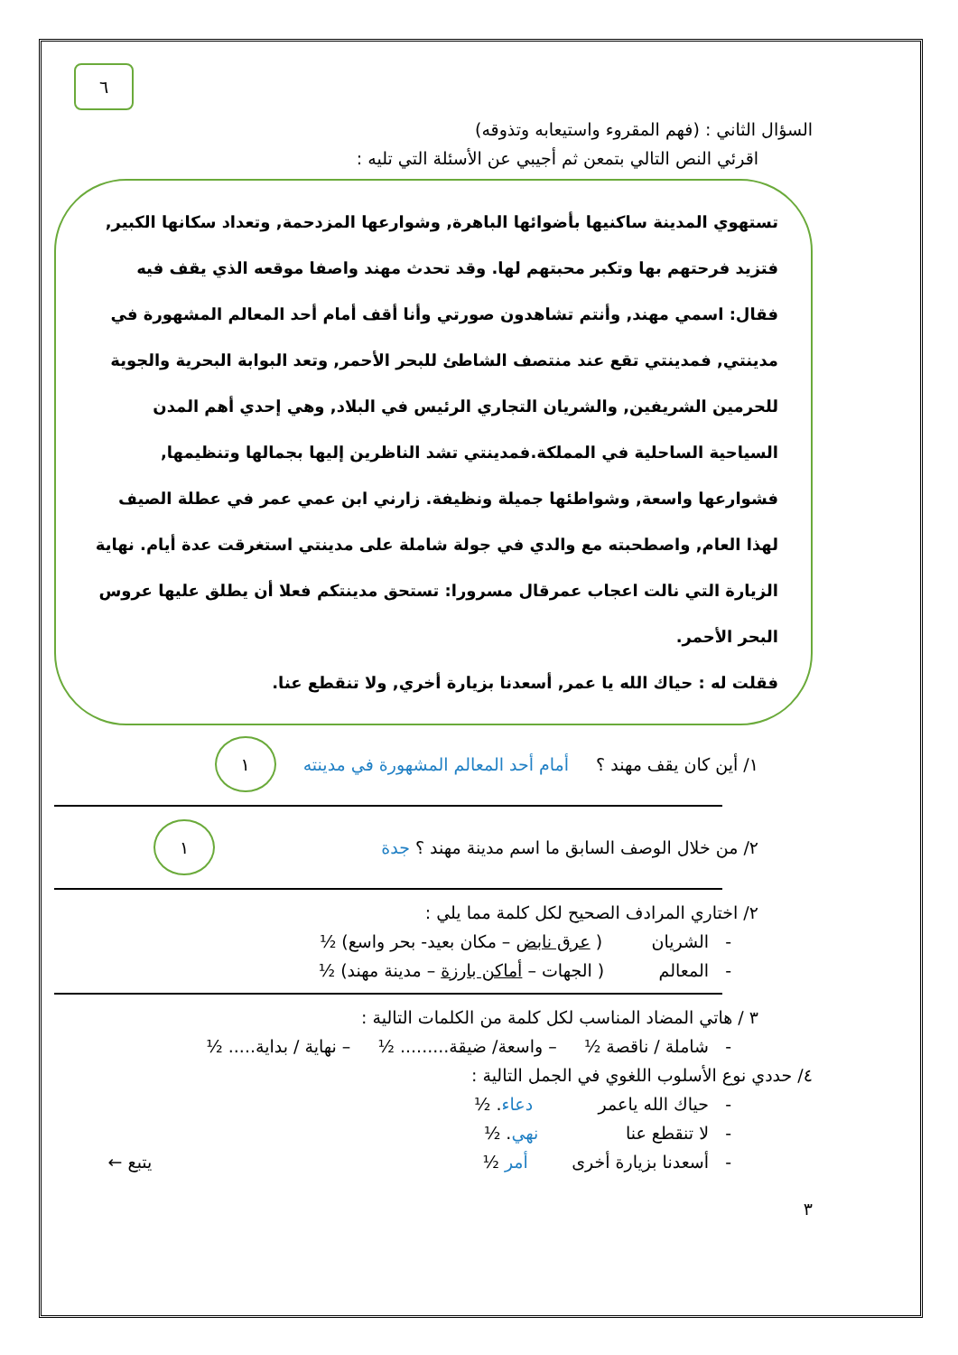٦
السؤال الثاني : (فهم المقروء واستيعابه وتذوقه)
اقرئي النص التالي بتمعن ثم أجيبي عن الأسئلة التي تليه :
تستهوي المدينة ساكنيها بأضوائها الباهرة, وشوارعها المزدحمة, وتعداد سكانها الكبير, فتزيد فرحتهم بها وتكبر محبتهم لها. وقد تحدث مهند واصفا موقعه الذي يقف فيه فقال: اسمي مهند, وأنتم تشاهدون صورتي وأنا أقف أمام أحد المعالم المشهورة في مدينتي, فمدينتي تقع عند منتصف الشاطئ للبحر الأحمر, وتعد البوابة البحرية والجوية للحرمين الشريفين, والشريان التجاري الرئيس في البلاد, وهي إحدي أهم المدن السياحية الساحلية في المملكة.فمدينتي تشد الناظرين إليها بجمالها وتنظيمها, فشوارعها واسعة, وشواطئها جميلة ونظيفة. زارني ابن عمي عمر في عطلة الصيف لهذا العام, واصطحبته مع والدي في جولة شاملة على مدينتي استغرقت عدة أيام. نهاية الزيارة التي نالت اعجاب عمرقال مسرورا: تستحق مدينتكم فعلا أن يطلق عليها عروس البحر الأحمر.
فقلت له : حياك الله يا عمر, أسعدنا بزيارة أخري, ولا تنقطع عنا.
١/ أين كان يقف مهند ؟ أمام أحد المعالم المشهورة في مدينته ١
٢/ من خلال الوصف السابق ما اسم مدينة مهند ؟ جدة ١
٢/ اختاري المرادف الصحيح لكل كلمة مما يلي :
- الشريان ( عرق نابض – مكان بعيد- بحر واسع) ½
- المعالم ( الجهات – أماكن بارزة – مدينة مهند) ½
٣ / هاتي المضاد المناسب لكل كلمة من الكلمات التالية :
- شاملة / ناقصة ½ – واسعة/ ضيقة......... ½ – نهاية / بداية..... ½
٤/ حددي نوع الأسلوب اللغوي في الجمل التالية :
- حياك الله ياعمر دعاء. ½
- لا تنقطع عنا نهي. ½
- أسعدنا بزيارة أخرى أمر ½ يتبع ←
٣